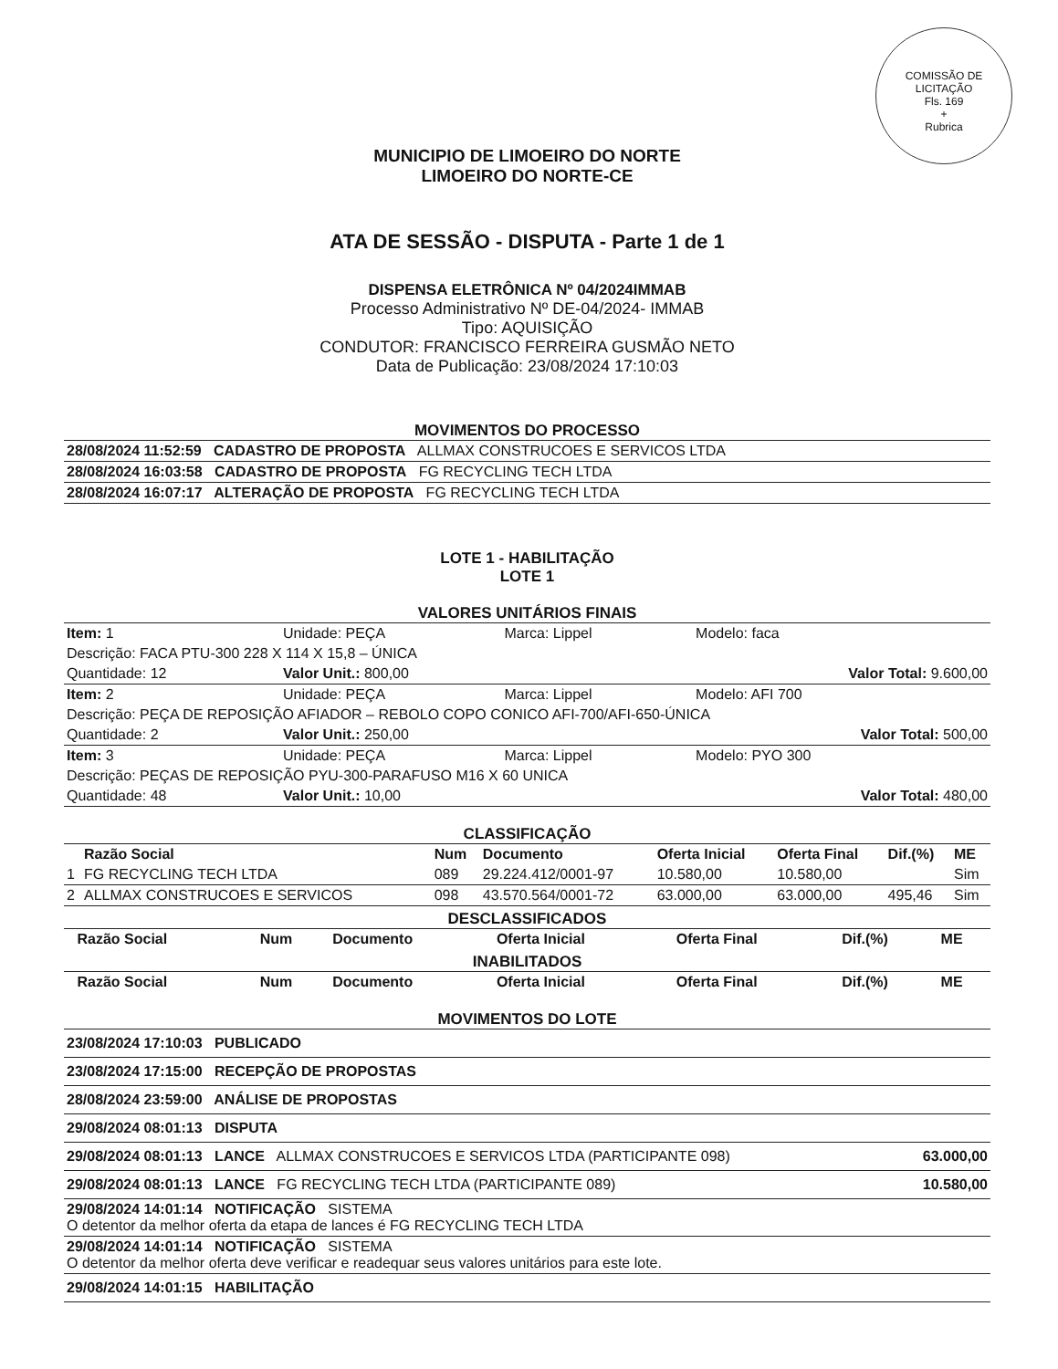COMISSÃO DE LICITAÇÃO
Fls. 169
+
Rubrica
MUNICIPIO DE LIMOEIRO DO NORTE
LIMOEIRO DO NORTE-CE
ATA DE SESSÃO - DISPUTA - Parte 1 de 1
DISPENSA ELETRÔNICA Nº 04/2024IMMAB
Processo Administrativo Nº DE-04/2024- IMMAB
Tipo: AQUISIÇÃO
CONDUTOR: FRANCISCO FERREIRA GUSMÃO NETO
Data de Publicação: 23/08/2024 17:10:03
MOVIMENTOS DO PROCESSO
| 28/08/2024 11:52:59 CADASTRO DE PROPOSTA ALLMAX CONSTRUCOES E SERVICOS LTDA |
| 28/08/2024 16:03:58 CADASTRO DE PROPOSTA FG RECYCLING TECH LTDA |
| 28/08/2024 16:07:17 ALTERAÇÃO DE PROPOSTA FG RECYCLING TECH LTDA |
LOTE 1 - HABILITAÇÃO
LOTE 1
VALORES UNITÁRIOS FINAIS
| Item: 1 | Unidade: PEÇA | Marca: Lippel | Modelo: faca |
| Descrição: FACA PTU-300 228 X 114 X 15,8 – ÚNICA | | | |
| Quantidade: 12 | Valor Unit.: 800,00 | | Valor Total: 9.600,00 |
| Item: 2 | Unidade: PEÇA | Marca: Lippel | Modelo: AFI 700 |
| Descrição: PEÇA DE REPOSIÇÃO AFIADOR – REBOLO COPO CONICO AFI-700/AFI-650-ÚNICA | | | |
| Quantidade: 2 | Valor Unit.: 250,00 | | Valor Total: 500,00 |
| Item: 3 | Unidade: PEÇA | Marca: Lippel | Modelo: PYO 300 |
| Descrição: PEÇAS DE REPOSIÇÃO PYU-300-PARAFUSO M16 X 60 UNICA | | | |
| Quantidade: 48 | Valor Unit.: 10,00 | | Valor Total: 480,00 |
CLASSIFICAÇÃO
| | Razão Social | Num | Documento | Oferta Inicial | Oferta Final | Dif.(%) | ME |
| --- | --- | --- | --- | --- | --- | --- | --- |
| 1 | FG RECYCLING TECH LTDA | 089 | 29.224.412/0001-97 | 10.580,00 | 10.580,00 | | Sim |
| 2 | ALLMAX CONSTRUCOES E SERVICOS | 098 | 43.570.564/0001-72 | 63.000,00 | 63.000,00 | 495,46 | Sim |
DESCLASSIFICADOS
| | Razão Social | Num | Documento | Oferta Inicial | Oferta Final | Dif.(%) | ME |
| --- | --- | --- | --- | --- | --- | --- | --- |
INABILITADOS
| | Razão Social | Num | Documento | Oferta Inicial | Oferta Final | Dif.(%) | ME |
| --- | --- | --- | --- | --- | --- | --- | --- |
MOVIMENTOS DO LOTE
| 23/08/2024 17:10:03 PUBLICADO | |
| 23/08/2024 17:15:00 RECEPÇÃO DE PROPOSTAS | |
| 28/08/2024 23:59:00 ANÁLISE DE PROPOSTAS | |
| 29/08/2024 08:01:13 DISPUTA | |
| 29/08/2024 08:01:13 LANCE ALLMAX CONSTRUCOES E SERVICOS LTDA (PARTICIPANTE 098) | 63.000,00 |
| 29/08/2024 08:01:13 LANCE FG RECYCLING TECH LTDA (PARTICIPANTE 089) | 10.580,00 |
| 29/08/2024 14:01:14 NOTIFICAÇÃO SISTEMA O detentor da melhor oferta da etapa de lances é FG RECYCLING TECH LTDA | |
| 29/08/2024 14:01:14 NOTIFICAÇÃO SISTEMA O detentor da melhor oferta deve verificar e readequar seus valores unitários para este lote. | |
| 29/08/2024 14:01:15 HABILITAÇÃO | |